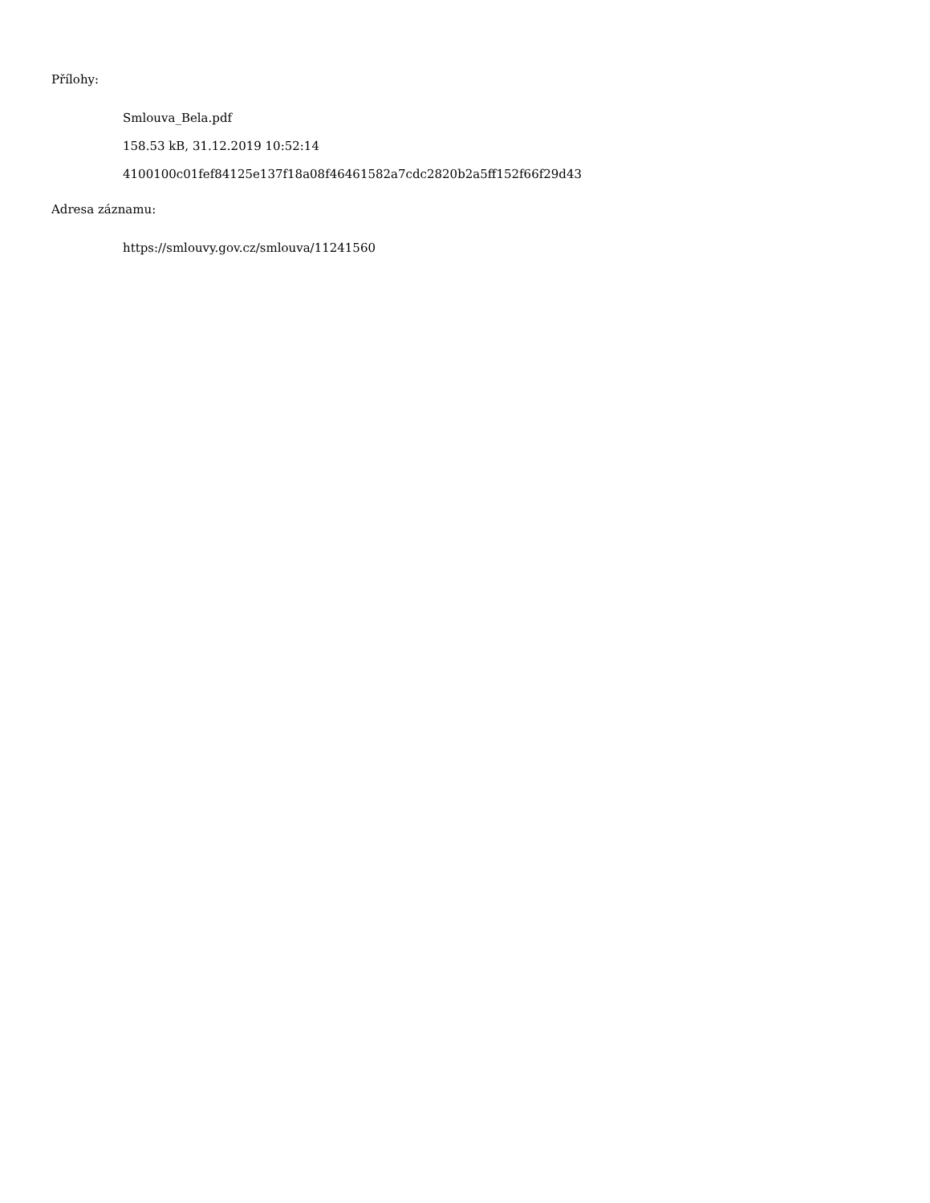Přílohy:
Smlouva_Bela.pdf
158.53 kB, 31.12.2019 10:52:14
4100100c01fef84125e137f18a08f46461582a7cdc2820b2a5ff152f66f29d43
Adresa záznamu:
https://smlouvy.gov.cz/smlouva/11241560